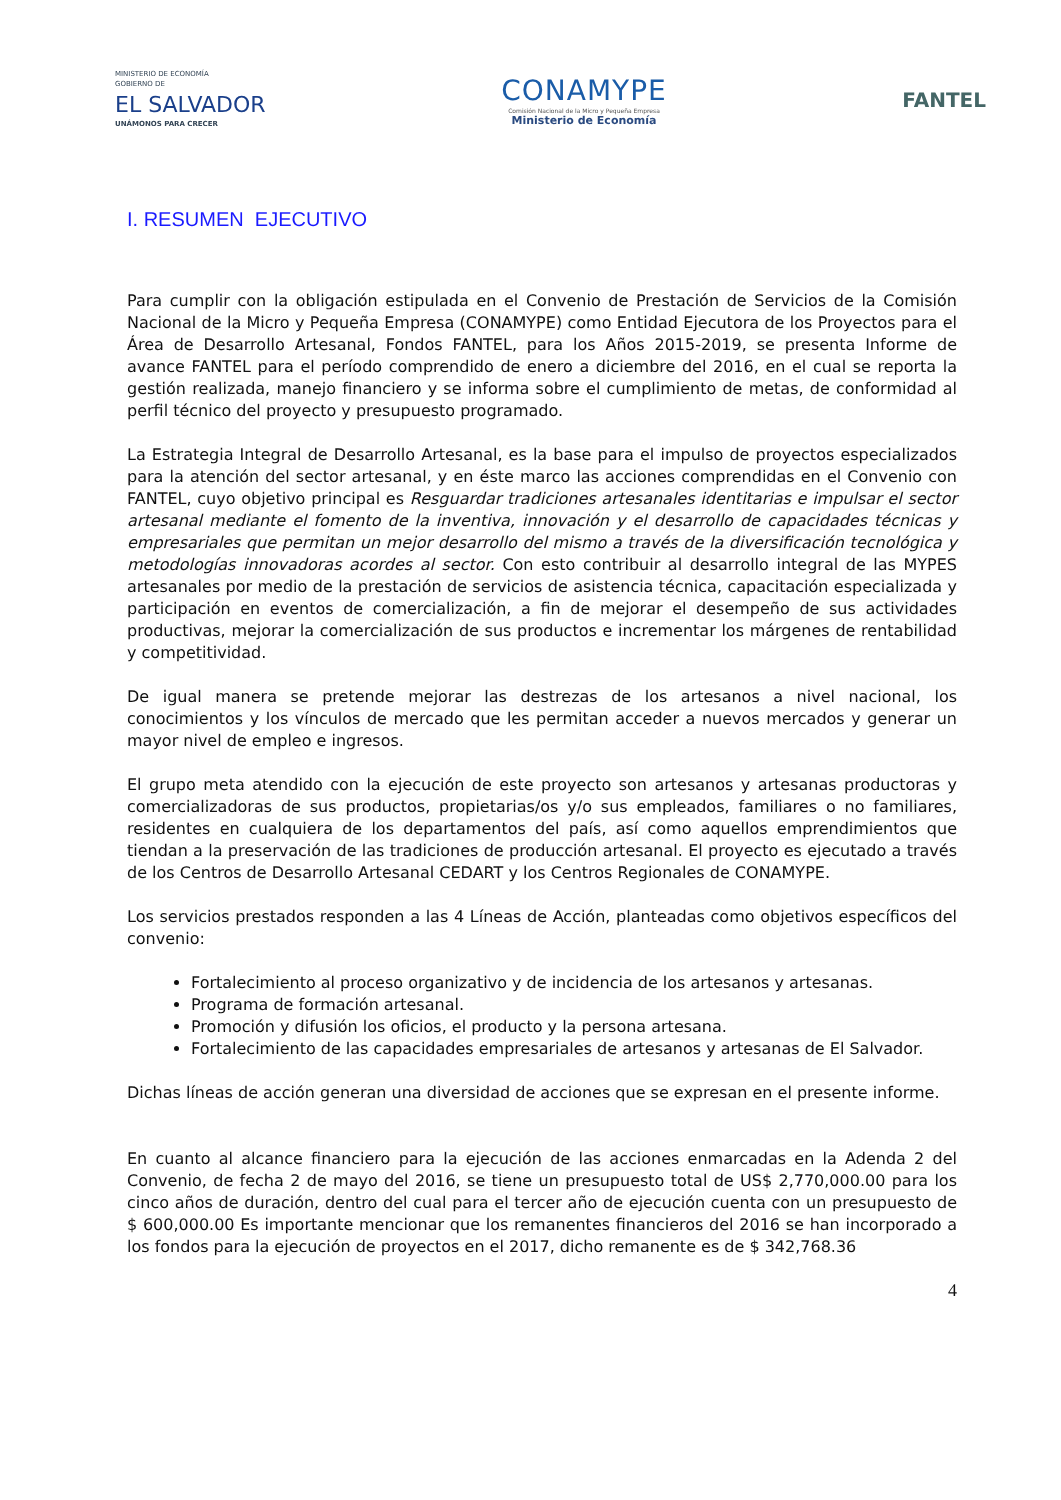MINISTERIO DE ECONOMÍA
GOBIERNO DE
EL SALVADOR
UNÁMONOS PARA CRECER
CONAMYPE
Comisión Nacional de la Micro y Pequeña Empresa
Ministerio de Economía
FANTEL
I. RESUMEN EJECUTIVO
Para cumplir con la obligación estipulada en el Convenio de Prestación de Servicios de la Comisión Nacional de la Micro y Pequeña Empresa (CONAMYPE) como Entidad Ejecutora de los Proyectos para el Área de Desarrollo Artesanal, Fondos FANTEL, para los Años 2015-2019, se presenta Informe de avance FANTEL para el período comprendido de enero a diciembre del 2016, en el cual se reporta la gestión realizada, manejo financiero y se informa sobre el cumplimiento de metas, de conformidad al perfil técnico del proyecto y presupuesto programado.
La Estrategia Integral de Desarrollo Artesanal, es la base para el impulso de proyectos especializados para la atención del sector artesanal, y en éste marco las acciones comprendidas en el Convenio con FANTEL, cuyo objetivo principal es Resguardar tradiciones artesanales identitarias e impulsar el sector artesanal mediante el fomento de la inventiva, innovación y el desarrollo de capacidades técnicas y empresariales que permitan un mejor desarrollo del mismo a través de la diversificación tecnológica y metodologías innovadoras acordes al sector. Con esto contribuir al desarrollo integral de las MYPES artesanales por medio de la prestación de servicios de asistencia técnica, capacitación especializada y participación en eventos de comercialización, a fin de mejorar el desempeño de sus actividades productivas, mejorar la comercialización de sus productos e incrementar los márgenes de rentabilidad y competitividad.
De igual manera se pretende mejorar las destrezas de los artesanos a nivel nacional, los conocimientos y los vínculos de mercado que les permitan acceder a nuevos mercados y generar un mayor nivel de empleo e ingresos.
El grupo meta atendido con la ejecución de este proyecto son artesanos y artesanas productoras y comercializadoras de sus productos, propietarias/os y/o sus empleados, familiares o no familiares, residentes en cualquiera de los departamentos del país, así como aquellos emprendimientos que tiendan a la preservación de las tradiciones de producción artesanal. El proyecto es ejecutado a través de los Centros de Desarrollo Artesanal CEDART y los Centros Regionales de CONAMYPE.
Los servicios prestados responden a las 4 Líneas de Acción, planteadas como objetivos específicos del convenio:
Fortalecimiento al proceso organizativo y de incidencia de los artesanos y artesanas.
Programa de formación artesanal.
Promoción y difusión los oficios, el producto y la persona artesana.
Fortalecimiento de las capacidades empresariales de artesanos y artesanas de El Salvador.
Dichas líneas de acción generan una diversidad de acciones que se expresan en el presente informe.
En cuanto al alcance financiero para la ejecución de las acciones enmarcadas en la Adenda 2 del Convenio, de fecha 2 de mayo del 2016, se tiene un presupuesto total de US$ 2,770,000.00 para los cinco años de duración, dentro del cual para el tercer año de ejecución cuenta con un presupuesto de $ 600,000.00 Es importante mencionar que los remanentes financieros del 2016 se han incorporado a los fondos para la ejecución de proyectos en el 2017, dicho remanente es de $ 342,768.36
4